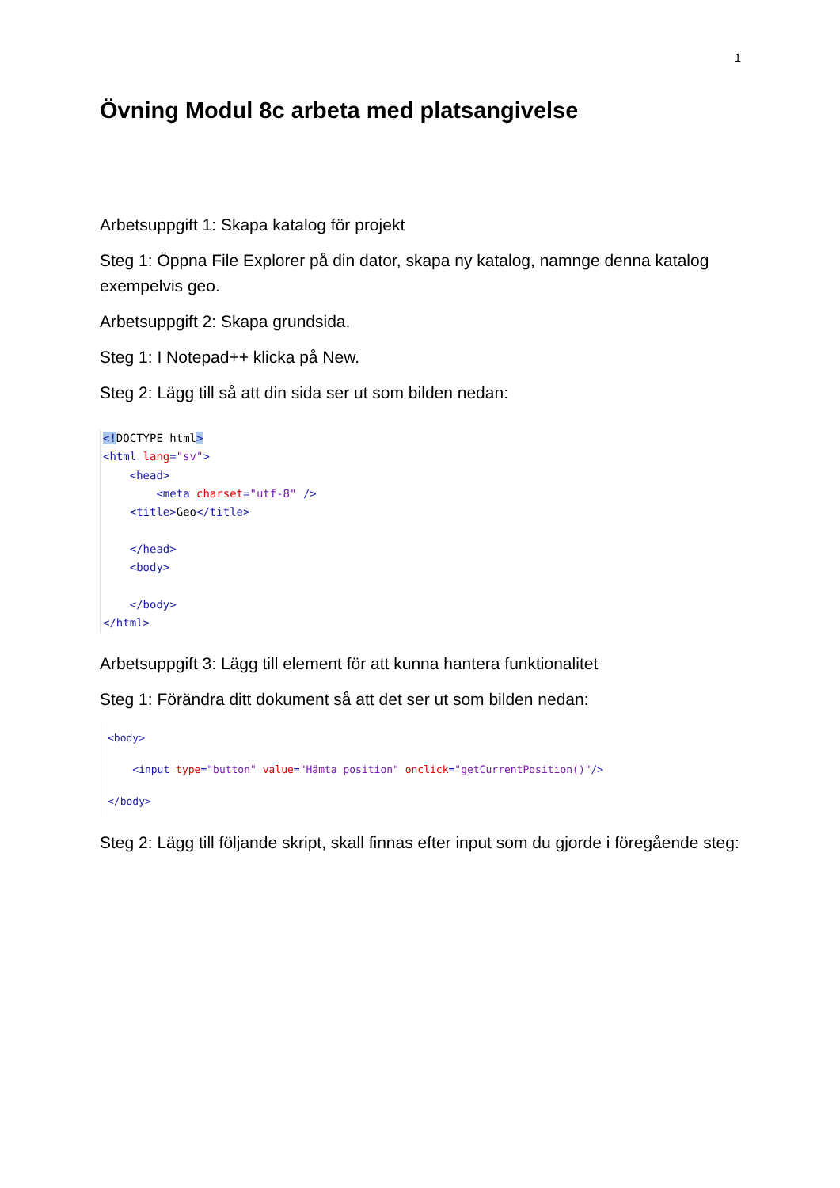1
Övning Modul 8c arbeta med platsangivelse
Arbetsuppgift 1: Skapa katalog för projekt
Steg 1: Öppna File Explorer på din dator, skapa ny katalog, namnge denna katalog exempelvis geo.
Arbetsuppgift 2: Skapa grundsida.
Steg 1: I Notepad++ klicka på New.
Steg 2: Lägg till så att din sida ser ut som bilden nedan:
<!DOCTYPE html>
<html lang="sv">
    <head>
        <meta charset="utf-8" />
    <title>Geo</title>

    </head>
    <body>

    </body>
</html>
Arbetsuppgift 3: Lägg till element för att kunna hantera funktionalitet
Steg 1: Förändra ditt dokument så att det ser ut som bilden nedan:
<body>
    <input type="button" value="Hämta position" onclick="getCurrentPosition()"/>
</body>
Steg 2: Lägg till följande skript, skall finnas efter input som du gjorde i föregående steg: